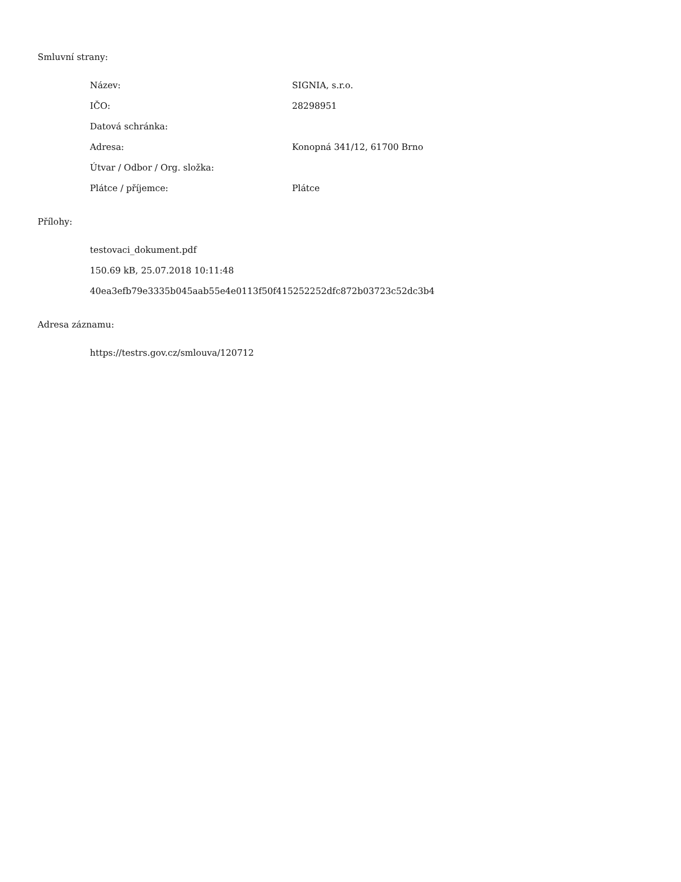Smluvní strany:
| Název: | SIGNIA, s.r.o. |
| IČO: | 28298951 |
| Datová schránka: | |
| Adresa: | Konopná 341/12, 61700 Brno |
| Útvar / Odbor / Org. složka: | |
| Plátce / příjemce: | Plátce |
Přílohy:
testovaci_dokument.pdf
150.69 kB, 25.07.2018 10:11:48
40ea3efb79e3335b045aab55e4e0113f50f415252252dfc872b03723c52dc3b4
Adresa záznamu:
https://testrs.gov.cz/smlouva/120712